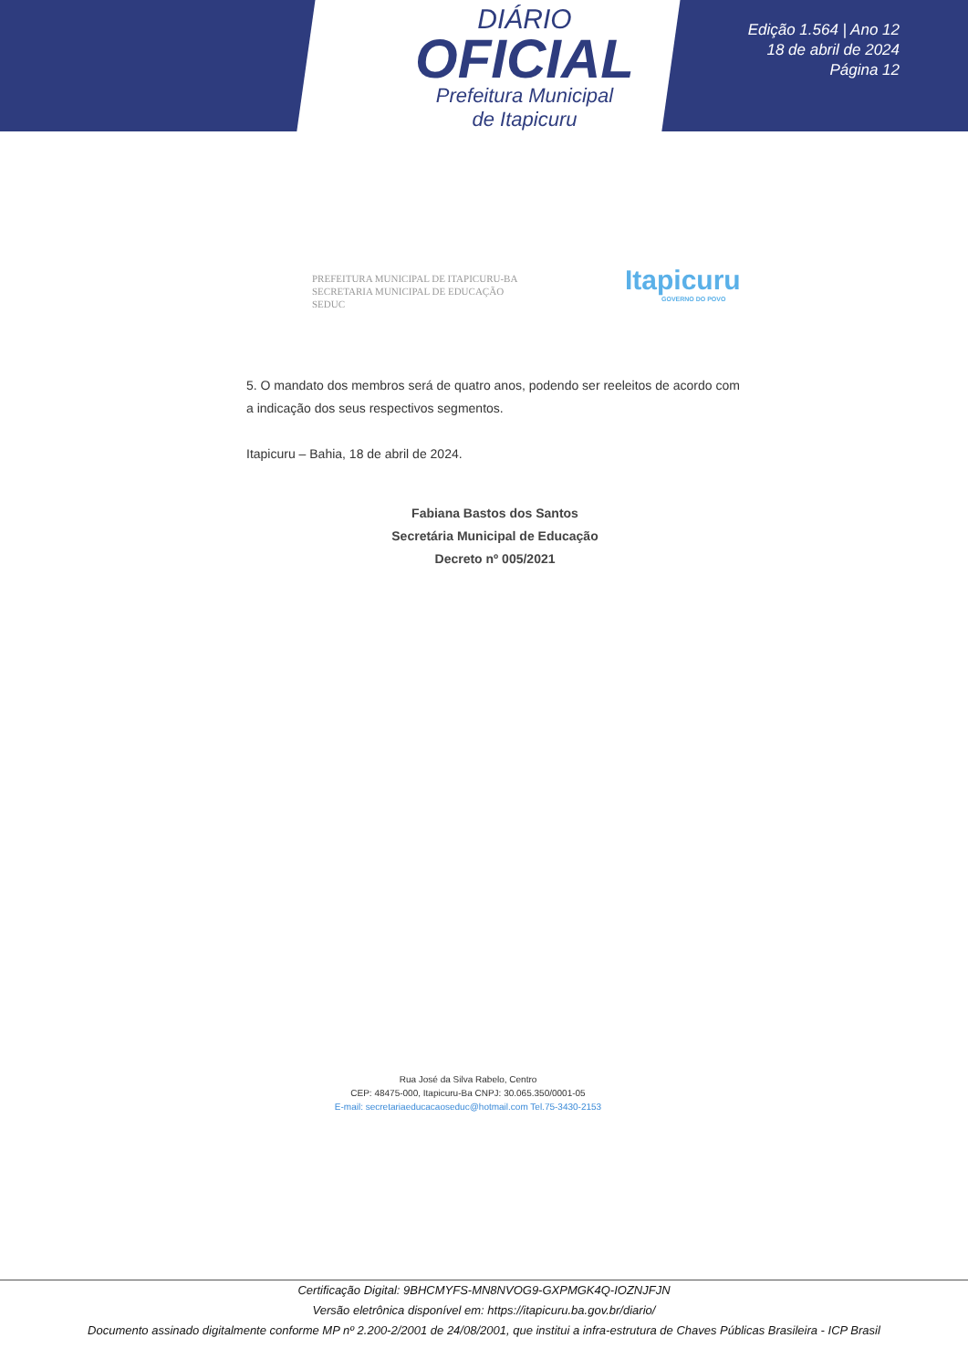DIÁRIO
OFICIAL
Prefeitura Municipal
de Itapicuru
Edição 1.564 | Ano 12
18 de abril de 2024
Página 12
PREFEITURA MUNICIPAL DE ITAPICURU-BA
SECRETARIA MUNICIPAL DE EDUCAÇÃO
SEDUC
Itapicuru
GOVERNO DO POVO
5. O mandato dos membros será de quatro anos, podendo ser reeleitos de acordo com a indicação dos seus respectivos segmentos.
Itapicuru – Bahia, 18 de abril de 2024.
Fabiana Bastos dos Santos
Secretária Municipal de Educação
Decreto nº 005/2021
Rua José da Silva Rabelo, Centro
CEP: 48475-000, Itapicuru-Ba CNPJ: 30.065.350/0001-05
E-mail: secretariaeducacaoseduc@hotmail.com Tel.75-3430-2153
Certificação Digital: 9BHCMYFS-MN8NVOG9-GXPMGK4Q-IOZNJFJN
Versão eletrônica disponível em: https://itapicuru.ba.gov.br/diario/
Documento assinado digitalmente conforme MP nº 2.200-2/2001 de 24/08/2001, que institui a infra-estrutura de Chaves Públicas Brasileira - ICP Brasil